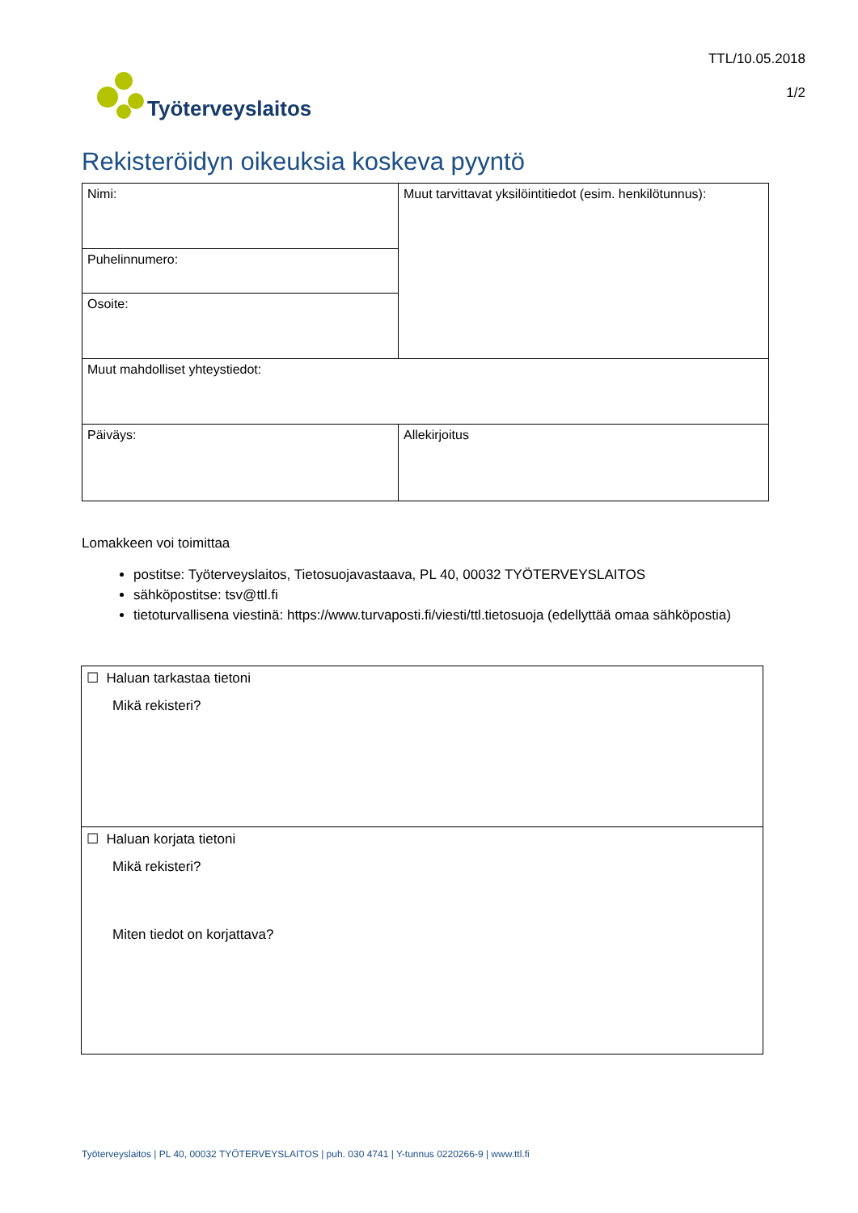Työterveyslaitos
TTL/10.05.2018
1/2
Rekisteröidyn oikeuksia koskeva pyyntö
| Nimi: | Muut tarvittavat yksilöintitiedot (esim. henkilötunnus): |
| Puhelinnumero: | |
| Osoite: | |
| Muut mahdolliset yhteystiedot: | |
| Päiväys: | Allekirjoitus |
Lomakkeen voi toimittaa
postitse: Työterveyslaitos, Tietosuojavastaava, PL 40, 00032 TYÖTERVEYSLAITOS
sähköpostitse: tsv@ttl.fi
tietoturvallisena viestinä: https://www.turvaposti.fi/viesti/ttl.tietosuoja (edellyttää omaa sähköpostia)
| ☐ Haluan tarkastaa tietoni Mikä rekisteri? |
| ☐ Haluan korjata tietoni Mikä rekisteri? Miten tiedot on korjattava? |
Työterveyslaitos | PL 40, 00032 TYÖTERVEYSLAITOS | puh. 030 4741 | Y-tunnus 0220266-9 | www.ttl.fi